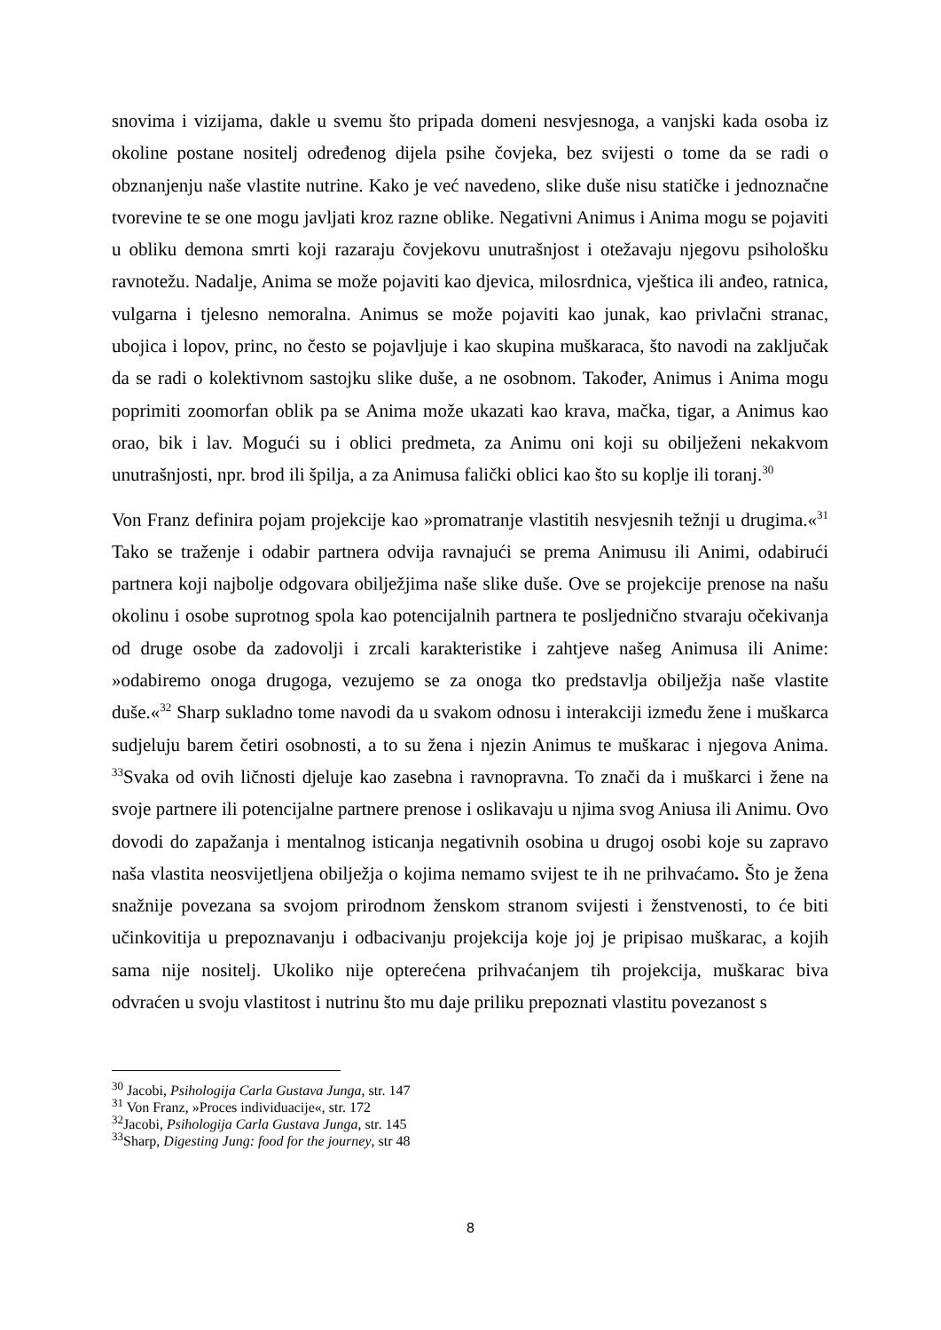snovima i vizijama, dakle u svemu što pripada domeni nesvjesnoga, a vanjski kada osoba iz okoline postane nositelj određenog dijela psihe čovjeka, bez svijesti o tome da se radi o obznanjenju naše vlastite nutrine. Kako je već navedeno, slike duše nisu statičke i jednoznačne tvorevine te se one mogu javljati kroz razne oblike. Negativni Animus i Anima mogu se pojaviti u obliku demona smrti koji razaraju čovjekovu unutrašnjost i otežavaju njegovu psihološku ravnotežu. Nadalje, Anima se može pojaviti kao djevica, milosrdnica, vještica ili anđeo, ratnica, vulgarna i tjelesno nemoralna. Animus se može pojaviti kao junak, kao privlačni stranac, ubojica i lopov, princ, no često se pojavljuje i kao skupina muškaraca, što navodi na zaključak da se radi o kolektivnom sastojku slike duše, a ne osobnom. Također, Animus i Anima mogu poprimiti zoomorfan oblik pa se Anima može ukazati kao krava, mačka, tigar, a Animus kao orao, bik i lav. Mogući su i oblici predmeta, za Animu oni koji su obilježeni nekakvom unutrašnjosti, npr. brod ili špilja, a za Animusa falički oblici kao što su koplje ili toranj.<sup>30</sup>
Von Franz definira pojam projekcije kao »promatranje vlastitih nesvjesnih težnji u drugima.«<sup>31</sup> Tako se traženje i odabir partnera odvija ravnajući se prema Animusu ili Animi, odabirući partnera koji najbolje odgovara obilježjima naše slike duše. Ove se projekcije prenose na našu okolinu i osobe suprotnog spola kao potencijalnih partnera te posljednično stvaraju očekivanja od druge osobe da zadovolji i zrcali karakteristike i zahtjeve našeg Animusa ili Anime: »odabiremo onoga drugoga, vezujemo se za onoga tko predstavlja obilježja naše vlastite duše.«<sup>32</sup> Sharp sukladno tome navodi da u svakom odnosu i interakciji između žene i muškarca sudjeluju barem četiri osobnosti, a to su žena i njezin Animus te muškarac i njegova Anima. <sup>33</sup>Svaka od ovih ličnosti djeluje kao zasebna i ravnopravna. To znači da i muškarci i žene na svoje partnere ili potencijalne partnere prenose i oslikavaju u njima svog Aniusa ili Animu. Ovo dovodi do zapažanja i mentalnog isticanja negativnih osobina u drugoj osobi koje su zapravo naša vlastita neosvijetljena obilježja o kojima nemamo svijest te ih ne prihvaćamo. Što je žena snažnije povezana sa svojom prirodnom ženskom stranom svijesti i ženstvenosti, to će biti učinkovitija u prepoznavanju i odbacivanju projekcija koje joj je pripisao muškarac, a kojih sama nije nositelj. Ukoliko nije opterećena prihvaćanjem tih projekcija, muškarac biva odvraćen u svoju vlastitost i nutrinu što mu daje priliku prepoznati vlastitu povezanost s
<sup>30</sup> Jacobi, Psihologija Carla Gustava Junga, str. 147
<sup>31</sup> Von Franz, »Proces individuacije«, str. 172
<sup>32</sup> Jacobi, Psihologija Carla Gustava Junga, str. 145
<sup>33</sup> Sharp, Digesting Jung: food for the journey, str 48
8